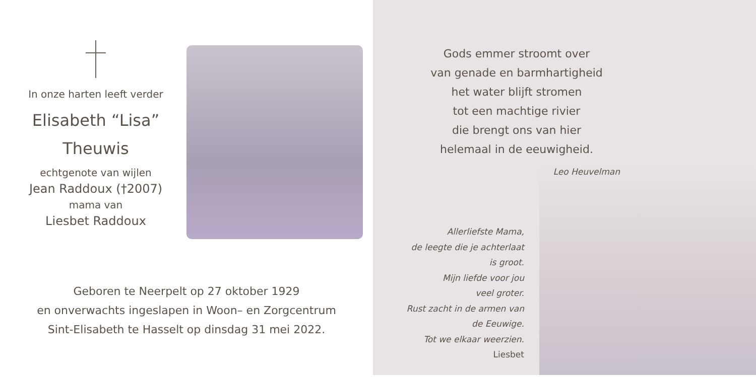In onze harten leeft verder
Elisabeth “Lisa”
Theuwis
echtgenote van wijlen
Jean Raddoux (†2007)
mama van
Liesbet Raddoux
Geboren te Neerpelt op 27 oktober 1929
en onverwachts ingeslapen in Woon– en Zorgcentrum
Sint-Elisabeth te Hasselt op dinsdag 31 mei 2022.
Gods emmer stroomt over
van genade en barmhartigheid
het water blijft stromen
tot een machtige rivier
die brengt ons van hier
helemaal in de eeuwigheid.
Leo Heuvelman
Allerliefste Mama,
de leegte die je achterlaat
is groot.
Mijn liefde voor jou
veel groter.
Rust zacht in de armen van
de Eeuwige.
Tot we elkaar weerzien.
Liesbet